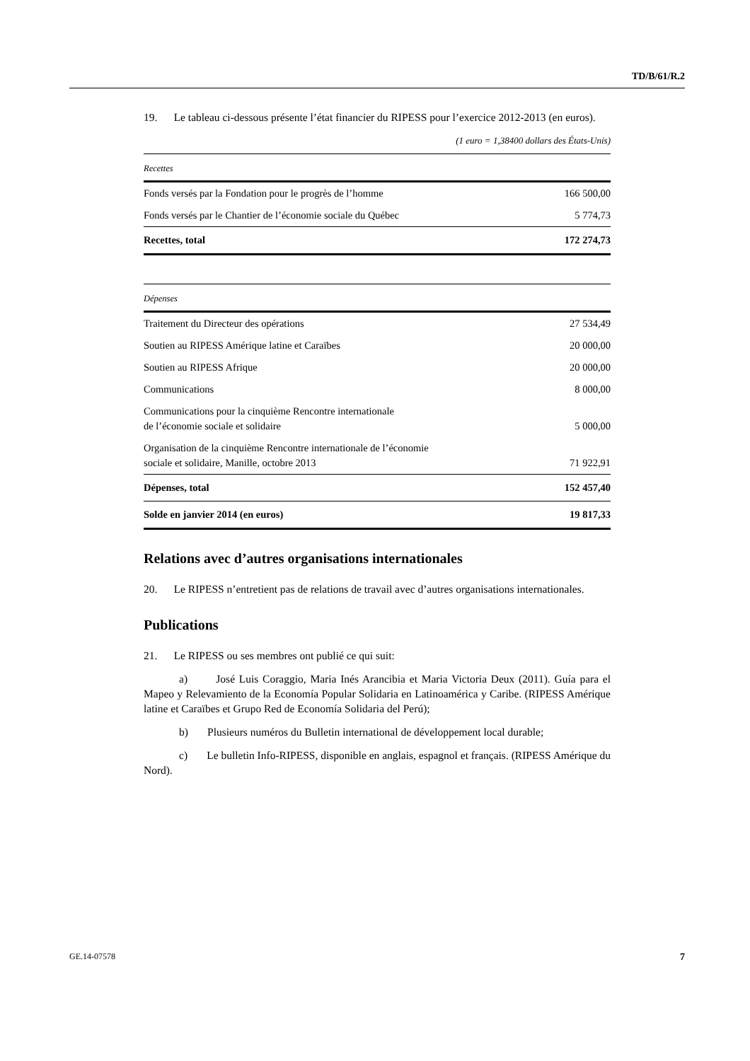TD/B/61/R.2
19. Le tableau ci-dessous présente l’état financier du RIPESS pour l’exercice 2012-2013 (en euros).
(1 euro = 1,38400 dollars des États-Unis)
| Recettes | |
| Fonds versés par la Fondation pour le progrès de l’homme | 166 500,00 |
| Fonds versés par le Chantier de l’économie sociale du Québec | 5 774,73 |
| Recettes, total | 172 274,73 |
| Dépenses | |
| Traitement du Directeur des opérations | 27 534,49 |
| Soutien au RIPESS Amérique latine et Caraïbes | 20 000,00 |
| Soutien au RIPESS Afrique | 20 000,00 |
| Communications | 8 000,00 |
| Communications pour la cinquième Rencontre internationale de l’économie sociale et solidaire | 5 000,00 |
| Organisation de la cinquième Rencontre internationale de l’économie sociale et solidaire, Manille, octobre 2013 | 71 922,91 |
| Dépenses, total | 152 457,40 |
| Solde en janvier 2014 (en euros) | 19 817,33 |
Relations avec d’autres organisations internationales
20. Le RIPESS n’entretient pas de relations de travail avec d’autres organisations internationales.
Publications
21. Le RIPESS ou ses membres ont publié ce qui suit:
a) José Luis Coraggio, Maria Inés Arancibia et Maria Victoria Deux (2011). Guía para el Mapeo y Relevamiento de la Economía Popular Solidaria en Latinoamérica y Caribe. (RIPESS Amérique latine et Caraïbes et Grupo Red de Economía Solidaria del Perú);
b) Plusieurs numéros du Bulletin international de développement local durable;
c) Le bulletin Info-RIPESS, disponible en anglais, espagnol et français. (RIPESS Amérique du Nord).
GE.14-07578 7